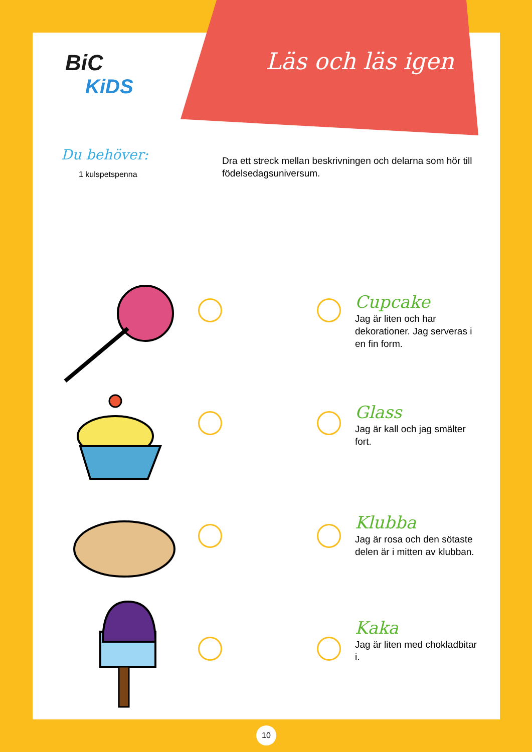Läs och läs igen
BiC
KiDS
Du behöver:
1 kulspetspenna
Dra ett streck mellan beskrivningen och delarna som hör till födelsedagsuniversum.
Cupcake
Jag är liten och har dekorationer. Jag serveras i en fin form.
Glass
Jag är kall och jag smälter fort.
Klubba
Jag är rosa och den sötaste delen är i mitten av klubban.
Kaka
Jag är liten med chokladbitar i.
10